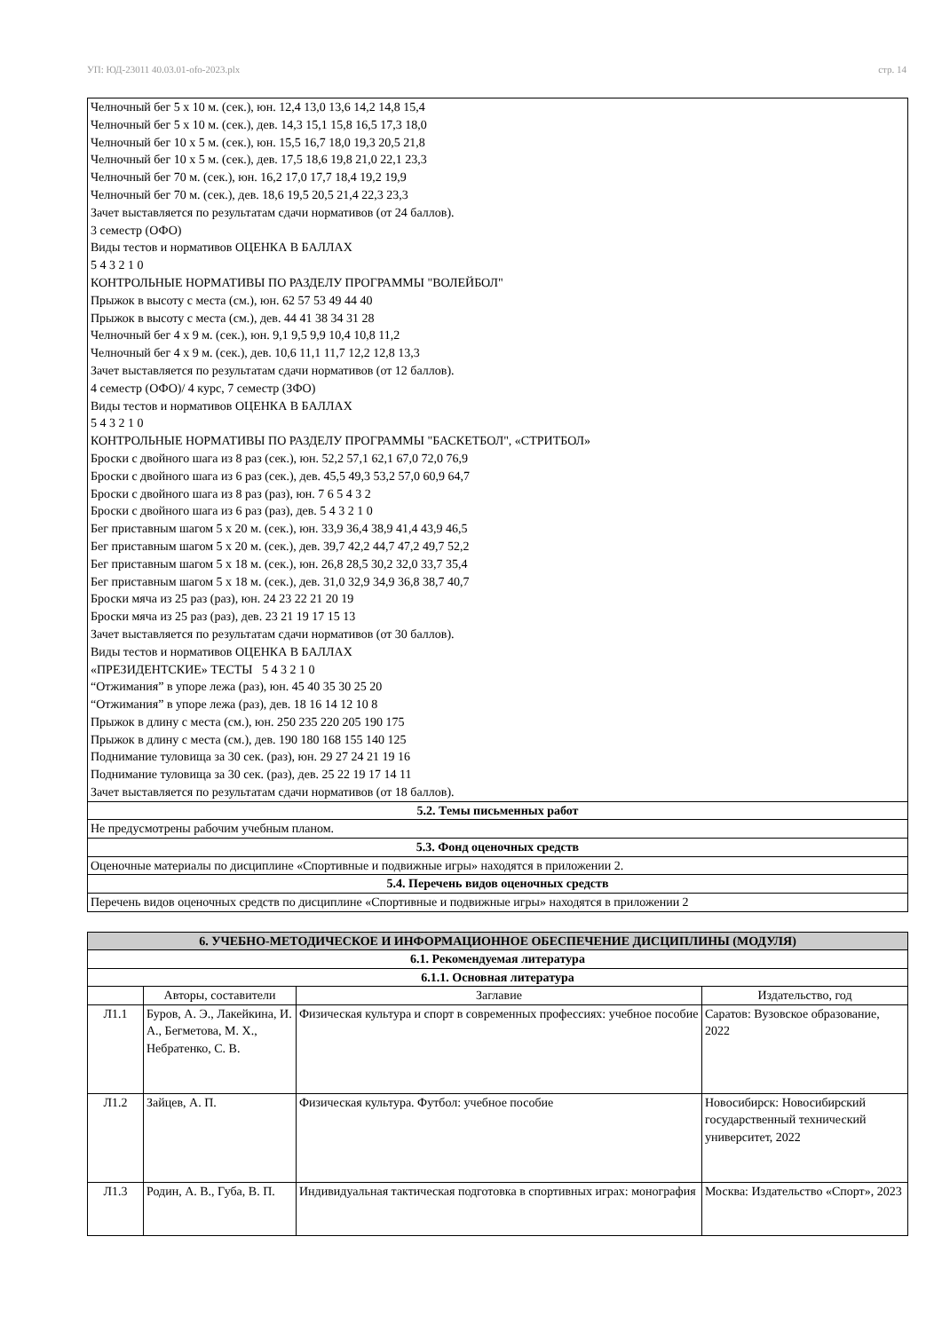УП: ЮД-23011 40.03.01-ofo-2023.plx стр. 14
| Челночный бег 5 x 10 м. (сек.), юн. 12,4 13,0 13,6 14,2 14,8 15,4 Челночный бег 5 x 10 м. (сек.), дев. 14,3 15,1 15,8 16,5 17,3 18,0 Челночный бег 10 x 5 м. (сек.), юн. 15,5 16,7 18,0 19,3 20,5 21,8 Челночный бег 10 x 5 м. (сек.), дев. 17,5 18,6 19,8 21,0 22,1 23,3 Челночный бег 70 м. (сек.), юн. 16,2 17,0 17,7 18,4 19,2 19,9 Челночный бег 70 м. (сек.), дев. 18,6 19,5 20,5 21,4 22,3 23,3 Зачет выставляется по результатам сдачи нормативов (от 24 баллов). 3 семестр (ОФО) Виды тестов и нормативов ОЦЕНКА В БАЛЛАХ 5 4 3 2 1 0 КОНТРОЛЬНЫЕ НОРМАТИВЫ ПО РАЗДЕЛУ ПРОГРАММЫ "ВОЛЕЙБОЛ" Прыжок в высоту с места (см.), юн. 62 57 53 49 44 40 Прыжок в высоту с места (см.), дев. 44 41 38 34 31 28 Челночный бег 4 x 9 м. (сек.), юн. 9,1 9,5 9,9 10,4 10,8 11,2 Челночный бег 4 x 9 м. (сек.), дев. 10,6 11,1 11,7 12,2 12,8 13,3 Зачет выставляется по результатам сдачи нормативов (от 12 баллов). 4 семестр (ОФО)/ 4 курс, 7 семестр (ЗФО) Виды тестов и нормативов ОЦЕНКА В БАЛЛАХ 5 4 3 2 1 0 КОНТРОЛЬНЫЕ НОРМАТИВЫ ПО РАЗДЕЛУ ПРОГРАММЫ "БАСКЕТБОЛ", «СТРИТБОЛ» Броски с двойного шага из 8 раз (сек.), юн. 52,2 57,1 62,1 67,0 72,0 76,9 Броски с двойного шага из 6 раз (сек.), дев. 45,5 49,3 53,2 57,0 60,9 64,7 Броски с двойного шага из 8 раз (раз), юн. 7 6 5 4 3 2 Броски с двойного шага из 6 раз (раз), дев. 5 4 3 2 1 0 Бег приставным шагом 5 x 20 м. (сек.), юн. 33,9 36,4 38,9 41,4 43,9 46,5 Бег приставным шагом 5 x 20 м. (сек.), дев. 39,7 42,2 44,7 47,2 49,7 52,2 Бег приставным шагом 5 x 18 м. (сек.), юн. 26,8 28,5 30,2 32,0 33,7 35,4 Бег приставным шагом 5 x 18 м. (сек.), дев. 31,0 32,9 34,9 36,8 38,7 40,7 Броски мяча из 25 раз (раз), юн. 24 23 22 21 20 19 Броски мяча из 25 раз (раз), дев. 23 21 19 17 15 13 Зачет выставляется по результатам сдачи нормативов (от 30 баллов). Виды тестов и нормативов ОЦЕНКА В БАЛЛАХ «ПРЕЗИДЕНТСКИЕ» ТЕСТЫ 5 4 3 2 1 0 “Отжимания” в упоре лежа (раз), юн. 45 40 35 30 25 20 “Отжимания” в упоре лежа (раз), дев. 18 16 14 12 10 8 Прыжок в длину с места (см.), юн. 250 235 220 205 190 175 Прыжок в длину с места (см.), дев. 190 180 168 155 140 125 Поднимание туловища за 30 сек. (раз), юн. 29 27 24 21 19 16 Поднимание туловища за 30 сек. (раз), дев. 25 22 19 17 14 11 Зачет выставляется по результатам сдачи нормативов (от 18 баллов). |
| 5.2. Темы письменных работ |
| Не предусмотрены рабочим учебным планом. |
| 5.3. Фонд оценочных средств |
| Оценочные материалы по дисциплине «Спортивные и подвижные игры» находятся в приложении 2. |
| 5.4. Перечень видов оценочных средств |
| Перечень видов оценочных средств по дисциплине «Спортивные и подвижные игры» находятся в приложении 2 |
| 6. УЧЕБНО-МЕТОДИЧЕСКОЕ И ИНФОРМАЦИОННОЕ ОБЕСПЕЧЕНИЕ ДИСЦИПЛИНЫ (МОДУЛЯ) | | | |
| --- | --- | --- | --- |
| 6.1. Рекомендуемая литература | | | |
| 6.1.1. Основная литература | | | |
| | Авторы, составители | Заглавие | Издательство, год |
| Л1.1 | Буров, А. Э., Лакейкина, И. А., Бегметова, М. Х., Небратенко, С. В. | Физическая культура и спорт в современных профессиях: учебное пособие | Саратов: Вузовское образование, 2022 |
| Л1.2 | Зайцев, А. П. | Физическая культура. Футбол: учебное пособие | Новосибирск: Новосибирский государственный технический университет, 2022 |
| Л1.3 | Родин, А. В., Губа, В. П. | Индивидуальная тактическая подготовка в спортивных играх: монография | Москва: Издательство «Спорт», 2023 |